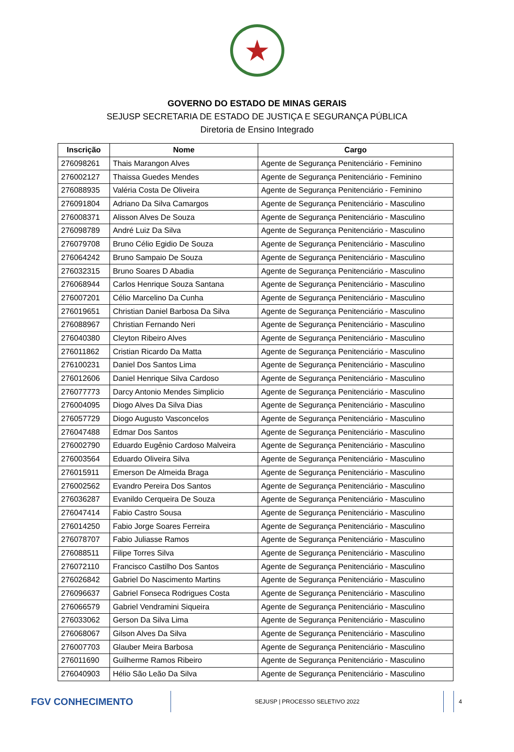★
GOVERNO DO ESTADO DE MINAS GERAIS
SEJUSP SECRETARIA DE ESTADO DE JUSTIÇA E SEGURANÇA PÚBLICA
Diretoria de Ensino Integrado
| Inscrição | Nome | Cargo |
| --- | --- | --- |
| 276098261 | Thais Marangon Alves | Agente de Segurança Penitenciário - Feminino |
| 276002127 | Thaissa Guedes Mendes | Agente de Segurança Penitenciário - Feminino |
| 276088935 | Valéria Costa De Oliveira | Agente de Segurança Penitenciário - Feminino |
| 276091804 | Adriano Da Silva Camargos | Agente de Segurança Penitenciário - Masculino |
| 276008371 | Alisson Alves De Souza | Agente de Segurança Penitenciário - Masculino |
| 276098789 | André Luiz Da Silva | Agente de Segurança Penitenciário - Masculino |
| 276079708 | Bruno Célio Egidio De Souza | Agente de Segurança Penitenciário - Masculino |
| 276064242 | Bruno Sampaio De Souza | Agente de Segurança Penitenciário - Masculino |
| 276032315 | Bruno Soares D Abadia | Agente de Segurança Penitenciário - Masculino |
| 276068944 | Carlos Henrique Souza Santana | Agente de Segurança Penitenciário - Masculino |
| 276007201 | Célio Marcelino Da Cunha | Agente de Segurança Penitenciário - Masculino |
| 276019651 | Christian Daniel Barbosa Da Silva | Agente de Segurança Penitenciário - Masculino |
| 276088967 | Christian Fernando Neri | Agente de Segurança Penitenciário - Masculino |
| 276040380 | Cleyton Ribeiro Alves | Agente de Segurança Penitenciário - Masculino |
| 276011862 | Cristian Ricardo Da Matta | Agente de Segurança Penitenciário - Masculino |
| 276100231 | Daniel Dos Santos Lima | Agente de Segurança Penitenciário - Masculino |
| 276012606 | Daniel Henrique Silva Cardoso | Agente de Segurança Penitenciário - Masculino |
| 276077773 | Darcy Antonio Mendes Simplicio | Agente de Segurança Penitenciário - Masculino |
| 276004095 | Diogo Alves Da Silva Dias | Agente de Segurança Penitenciário - Masculino |
| 276057729 | Diogo Augusto Vasconcelos | Agente de Segurança Penitenciário - Masculino |
| 276047488 | Edmar Dos Santos | Agente de Segurança Penitenciário - Masculino |
| 276002790 | Eduardo Eugênio Cardoso Malveira | Agente de Segurança Penitenciário - Masculino |
| 276003564 | Eduardo Oliveira Silva | Agente de Segurança Penitenciário - Masculino |
| 276015911 | Emerson De Almeida Braga | Agente de Segurança Penitenciário - Masculino |
| 276002562 | Evandro Pereira Dos Santos | Agente de Segurança Penitenciário - Masculino |
| 276036287 | Evanildo Cerqueira De Souza | Agente de Segurança Penitenciário - Masculino |
| 276047414 | Fabio Castro Sousa | Agente de Segurança Penitenciário - Masculino |
| 276014250 | Fabio Jorge Soares Ferreira | Agente de Segurança Penitenciário - Masculino |
| 276078707 | Fabio Juliasse Ramos | Agente de Segurança Penitenciário - Masculino |
| 276088511 | Filipe Torres Silva | Agente de Segurança Penitenciário - Masculino |
| 276072110 | Francisco Castilho Dos Santos | Agente de Segurança Penitenciário - Masculino |
| 276026842 | Gabriel Do Nascimento Martins | Agente de Segurança Penitenciário - Masculino |
| 276096637 | Gabriel Fonseca Rodrigues Costa | Agente de Segurança Penitenciário - Masculino |
| 276066579 | Gabriel Vendramini Siqueira | Agente de Segurança Penitenciário - Masculino |
| 276033062 | Gerson Da Silva Lima | Agente de Segurança Penitenciário - Masculino |
| 276068067 | Gilson Alves Da Silva | Agente de Segurança Penitenciário - Masculino |
| 276007703 | Glauber Meira Barbosa | Agente de Segurança Penitenciário - Masculino |
| 276011690 | Guilherme Ramos Ribeiro | Agente de Segurança Penitenciário - Masculino |
| 276040903 | Hélio São Leão Da Silva | Agente de Segurança Penitenciário - Masculino |
FGV CONHECIMENTO
SEJUSP | PROCESSO SELETIVO 2022 4